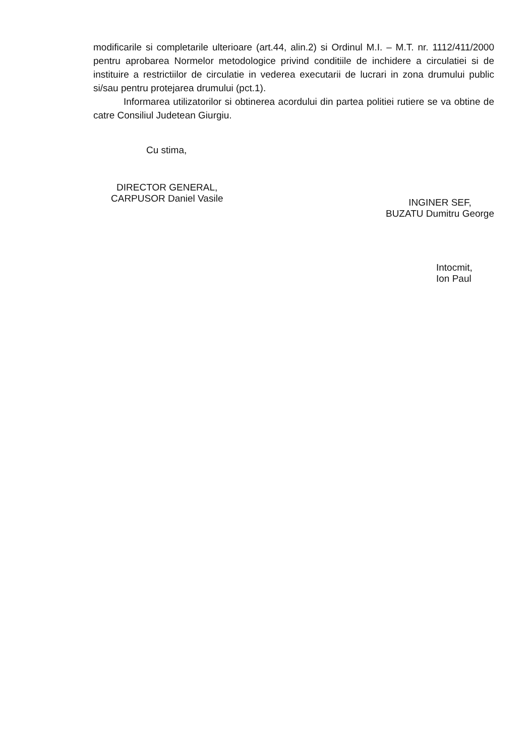modificarile si completarile ulterioare (art.44, alin.2) si Ordinul M.I. – M.T. nr. 1112/411/2000 pentru aprobarea Normelor metodologice privind conditiile de inchidere a circulatiei si de instituire a restrictiilor de circulatie in vederea executarii de lucrari in zona drumului public si/sau pentru protejarea drumului (pct.1).
Informarea utilizatorilor si obtinerea acordului din partea politiei rutiere se va obtine de catre Consiliul Judetean Giurgiu.
Cu stima,
DIRECTOR GENERAL,
CARPUSOR Daniel Vasile
INGINER SEF,
BUZATU Dumitru George
Intocmit,
Ion Paul